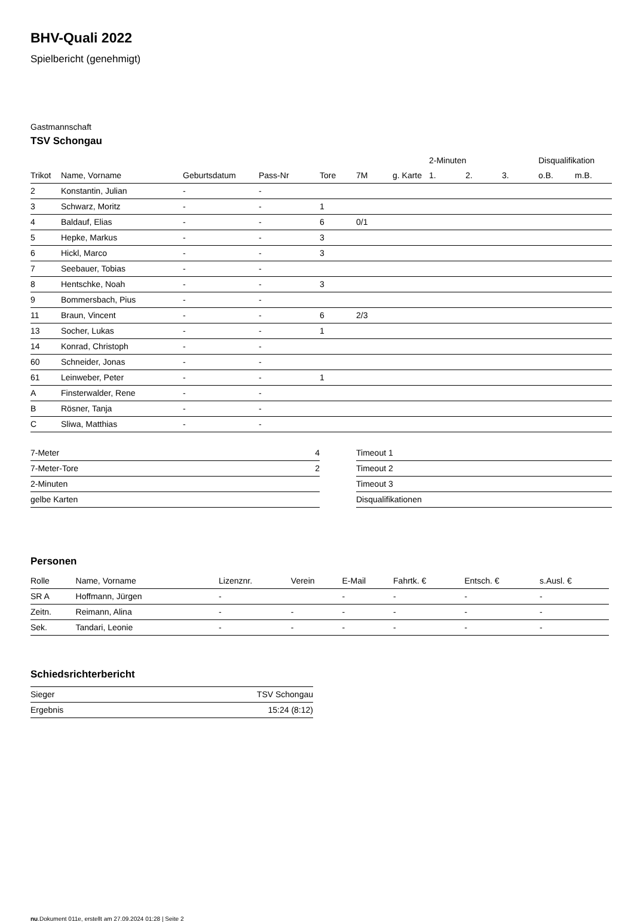BHV-Quali 2022
Spielbericht (genehmigt)
Gastmannschaft
TSV Schongau
| | | | | | | | 2-Minuten | | | Disqualifikation | |
| --- | --- | --- | --- | --- | --- | --- | --- | --- | --- | --- | --- |
| Trikot | Name, Vorname | Geburtsdatum | Pass-Nr | Tore | 7M | g. Karte | 1. | 2. | 3. | o.B. | m.B. |
| 2 | Konstantin, Julian | - | - | | | | | | | | |
| 3 | Schwarz, Moritz | - | - | 1 | | | | | | | |
| 4 | Baldauf, Elias | - | - | 6 | 0/1 | | | | | | |
| 5 | Hepke, Markus | - | - | 3 | | | | | | | |
| 6 | Hickl, Marco | - | - | 3 | | | | | | | |
| 7 | Seebauer, Tobias | - | - | | | | | | | | |
| 8 | Hentschke, Noah | - | - | 3 | | | | | | | |
| 9 | Bommersbach, Pius | - | - | | | | | | | | |
| 11 | Braun, Vincent | - | - | 6 | 2/3 | | | | | | |
| 13 | Socher, Lukas | - | - | 1 | | | | | | | |
| 14 | Konrad, Christoph | - | - | | | | | | | | |
| 60 | Schneider, Jonas | - | - | | | | | | | | |
| 61 | Leinweber, Peter | - | - | 1 | | | | | | | |
| A | Finsterwalder, Rene | - | - | | | | | | | | |
| B | Rösner, Tanja | - | - | | | | | | | | |
| C | Sliwa, Matthias | - | - | | | | | | | | |
| 7-Meter | 4 |
| 7-Meter-Tore | 2 |
| 2-Minuten | |
| gelbe Karten | |
| Timeout 1 |
| Timeout 2 |
| Timeout 3 |
| Disqualifikationen |
Personen
| Rolle | Name, Vorname | Lizenznr. | Verein | E-Mail | Fahrtk. € | Entsch. € | s.Ausl. € |
| --- | --- | --- | --- | --- | --- | --- | --- |
| SR A | Hoffmann, Jürgen | - | | - | - | - | - |
| Zeitn. | Reimann, Alina | - | - | - | - | - | - |
| Sek. | Tandari, Leonie | - | - | - | - | - | - |
Schiedsrichterbericht
| Sieger | TSV Schongau |
| Ergebnis | 15:24 (8:12) |
nu.Dokument 011e, erstellt am 27.09.2024 01:28 | Seite 2